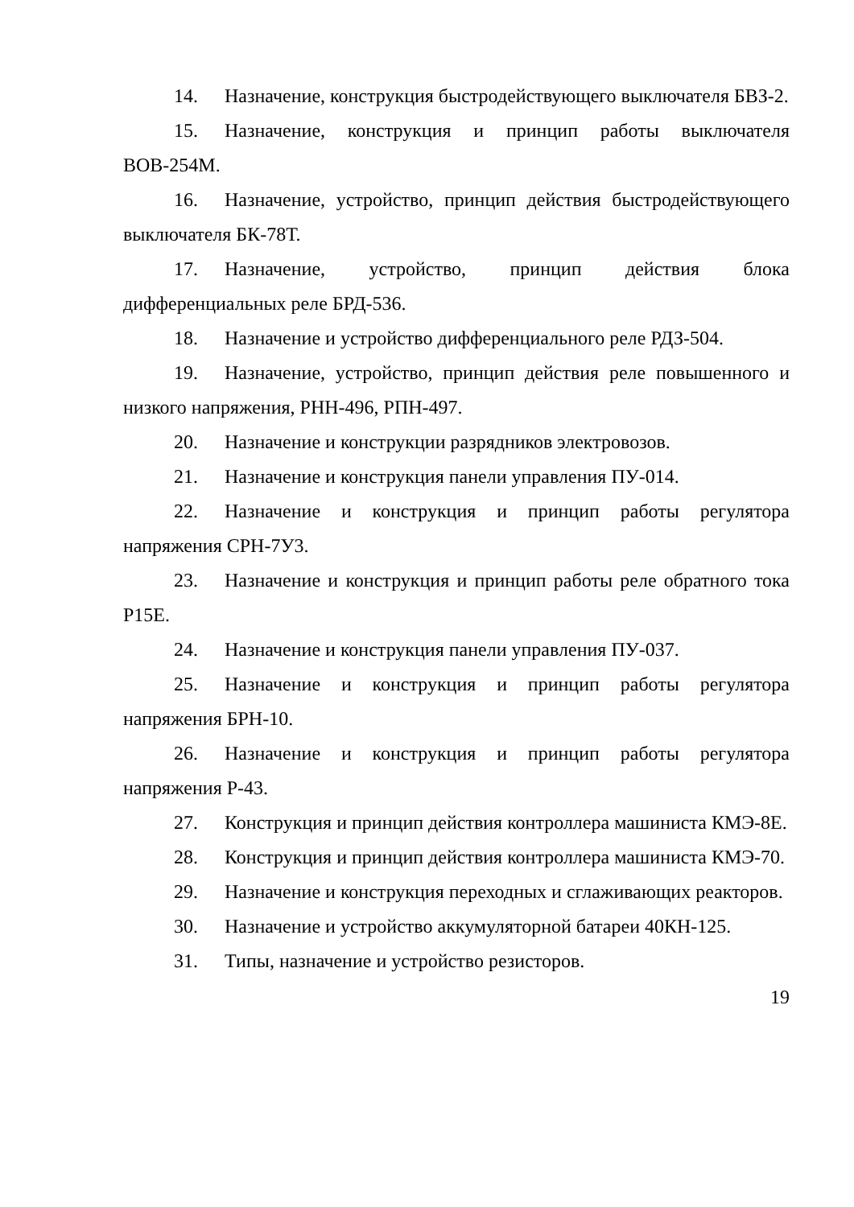14. Назначение, конструкция быстродействующего выключателя БВЗ-2.
15. Назначение, конструкция и принцип работы выключателя ВОВ-254М.
16. Назначение, устройство, принцип действия быстродействующего выключателя БК-78Т.
17. Назначение, устройство, принцип действия блока дифференциальных реле БРД-536.
18. Назначение и устройство дифференциального реле РДЗ-504.
19. Назначение, устройство, принцип действия реле повышенного и низкого напряжения, РНН-496, РПН-497.
20. Назначение и конструкции разрядников электровозов.
21. Назначение и конструкция панели управления ПУ-014.
22. Назначение и конструкция и принцип работы регулятора напряжения СРН-7У3.
23. Назначение и конструкция и принцип работы реле обратного тока Р15Е.
24. Назначение и конструкция панели управления ПУ-037.
25. Назначение и конструкция и принцип работы регулятора напряжения БРН-10.
26. Назначение и конструкция и принцип работы регулятора напряжения Р-43.
27. Конструкция и принцип действия контроллера машиниста КМЭ-8Е.
28. Конструкция и принцип действия контроллера машиниста КМЭ-70.
29. Назначение и конструкция переходных и сглаживающих реакторов.
30. Назначение и устройство аккумуляторной батареи 40КН-125.
31. Типы, назначение и устройство резисторов.
19